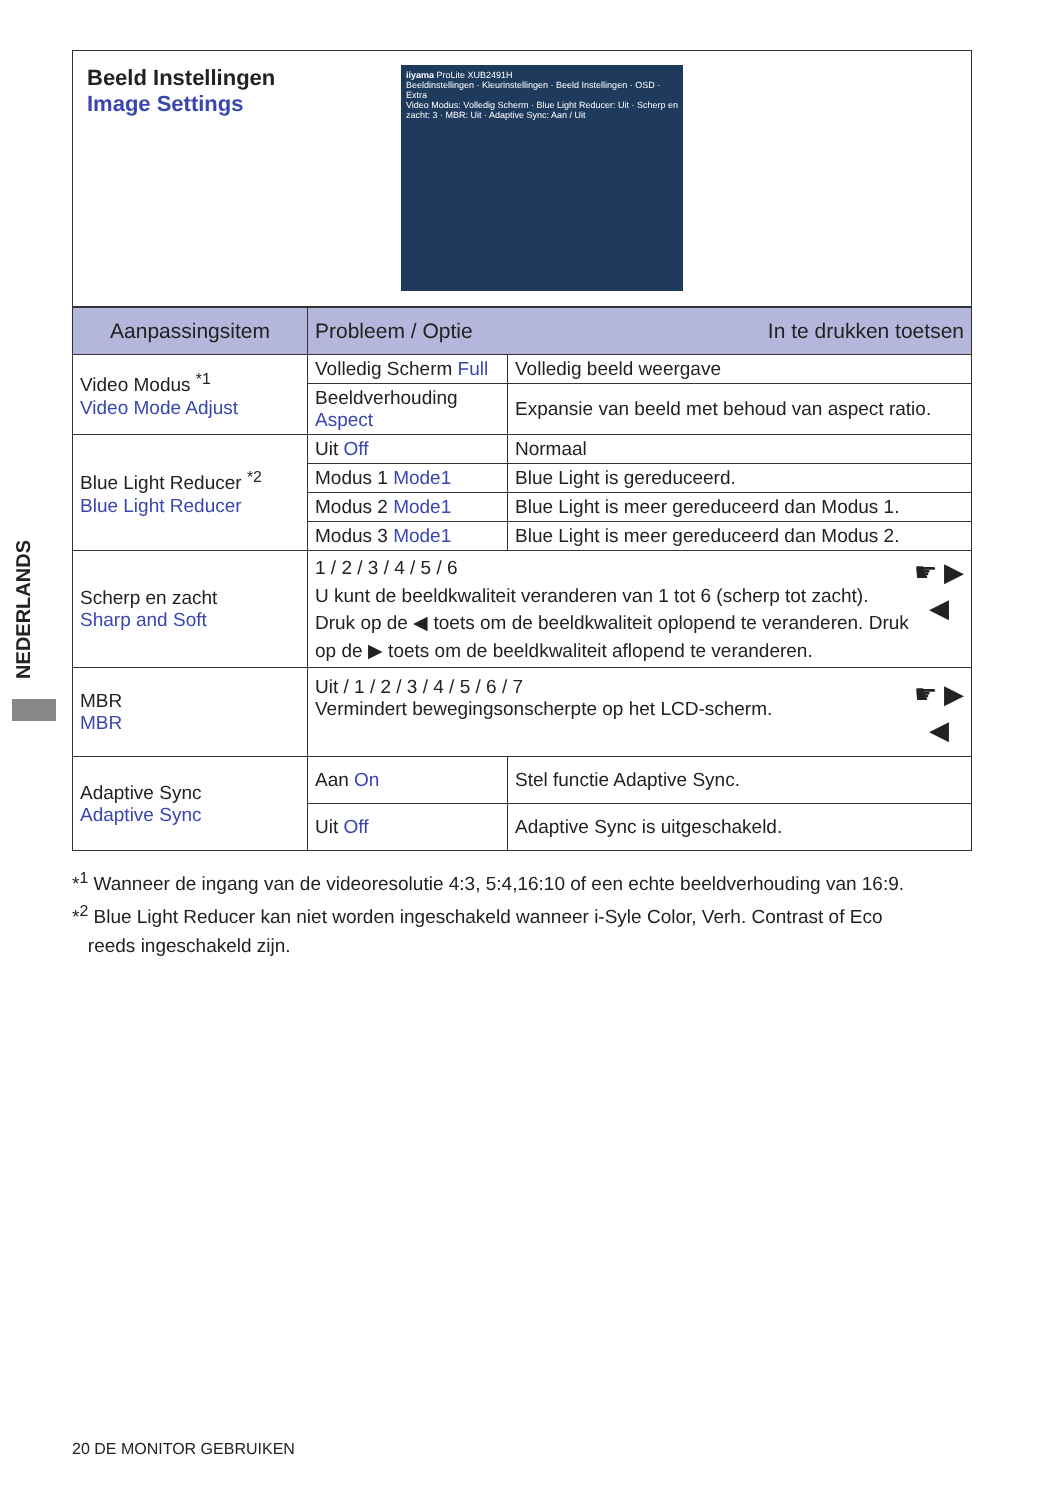NEDERLANDS
Beeld Instellingen
Image Settings
iiyama ProLite XUB2491H
Beeldinstellingen · Kleurinstellingen · Beeld Instellingen · OSD · Extra
Video Modus: Volledig Scherm · Blue Light Reducer: Uit · Scherp en zacht: 3 · MBR: Uit · Adaptive Sync: Aan / Uit
| Aanpassingsitem | Probleem / Optie In te drukken toetsen | |
| --- | --- | --- |
| Video Modus <sup>*1</sup> Video Mode Adjust | Volledig Scherm Full | Volledig beeld weergave |
| | Beeldverhouding Aspect | Expansie van beeld met behoud van aspect ratio. |
| Blue Light Reducer <sup>*2</sup> Blue Light Reducer | Uit Off | Normaal |
| | Modus 1 Mode1 | Blue Light is gereduceerd. |
| | Modus 2 Mode1 | Blue Light is meer gereduceerd dan Modus 1. |
| | Modus 3 Mode1 | Blue Light is meer gereduceerd dan Modus 2. |
| Scherp en zacht Sharp and Soft | ☛ ▶ ◀ 1 / 2 / 3 / 4 / 5 / 6 U kunt de beeldkwaliteit veranderen van 1 tot 6 (scherp tot zacht). Druk op de ◀ toets om de beeldkwaliteit oplopend te veranderen. Druk op de ▶ toets om de beeldkwaliteit aflopend te veranderen. | |
| MBR MBR | ☛ ▶ ◀ Uit / 1 / 2 / 3 / 4 / 5 / 6 / 7 Vermindert bewegingsonscherpte op het LCD-scherm. | |
| Adaptive Sync Adaptive Sync | Aan On | Stel functie Adaptive Sync. |
| | Uit Off | Adaptive Sync is uitgeschakeld. |
*<sup>1</sup> Wanneer de ingang van de videoresolutie 4:3, 5:4,16:10 of een echte beeldverhouding van 16:9.
*<sup>2</sup> Blue Light Reducer kan niet worden ingeschakeld wanneer i-Syle Color, Verh. Contrast of Eco
reeds ingeschakeld zijn.
20 DE MONITOR GEBRUIKEN